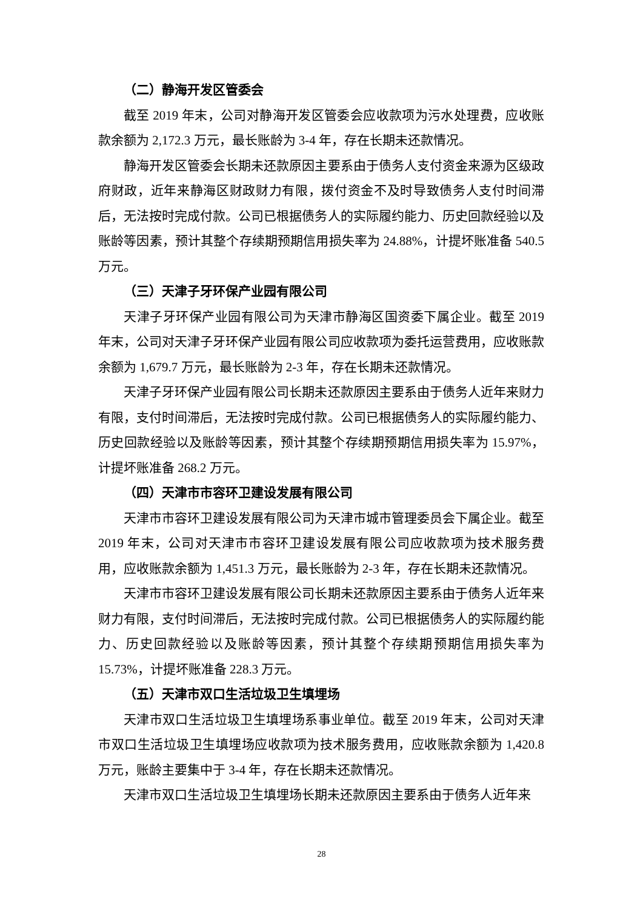（二）静海开发区管委会
截至 2019 年末，公司对静海开发区管委会应收款项为污水处理费，应收账款余额为 2,172.3 万元，最长账龄为 3-4 年，存在长期未还款情况。
静海开发区管委会长期未还款原因主要系由于债务人支付资金来源为区级政府财政，近年来静海区财政财力有限，拨付资金不及时导致债务人支付时间滞后，无法按时完成付款。公司已根据债务人的实际履约能力、历史回款经验以及账龄等因素，预计其整个存续期预期信用损失率为 24.88%，计提坏账准备 540.5 万元。
（三）天津子牙环保产业园有限公司
天津子牙环保产业园有限公司为天津市静海区国资委下属企业。截至 2019 年末，公司对天津子牙环保产业园有限公司应收款项为委托运营费用，应收账款余额为 1,679.7 万元，最长账龄为 2-3 年，存在长期未还款情况。
天津子牙环保产业园有限公司长期未还款原因主要系由于债务人近年来财力有限，支付时间滞后，无法按时完成付款。公司已根据债务人的实际履约能力、历史回款经验以及账龄等因素，预计其整个存续期预期信用损失率为 15.97%，计提坏账准备 268.2 万元。
（四）天津市市容环卫建设发展有限公司
天津市市容环卫建设发展有限公司为天津市城市管理委员会下属企业。截至 2019 年末，公司对天津市市容环卫建设发展有限公司应收款项为技术服务费用，应收账款余额为 1,451.3 万元，最长账龄为 2-3 年，存在长期未还款情况。
天津市市容环卫建设发展有限公司长期未还款原因主要系由于债务人近年来财力有限，支付时间滞后，无法按时完成付款。公司已根据债务人的实际履约能力、历史回款经验以及账龄等因素，预计其整个存续期预期信用损失率为 15.73%，计提坏账准备 228.3 万元。
（五）天津市双口生活垃圾卫生填埋场
天津市双口生活垃圾卫生填埋场系事业单位。截至 2019 年末，公司对天津市双口生活垃圾卫生填埋场应收款项为技术服务费用，应收账款余额为 1,420.8 万元，账龄主要集中于 3-4 年，存在长期未还款情况。
天津市双口生活垃圾卫生填埋场长期未还款原因主要系由于债务人近年来
28